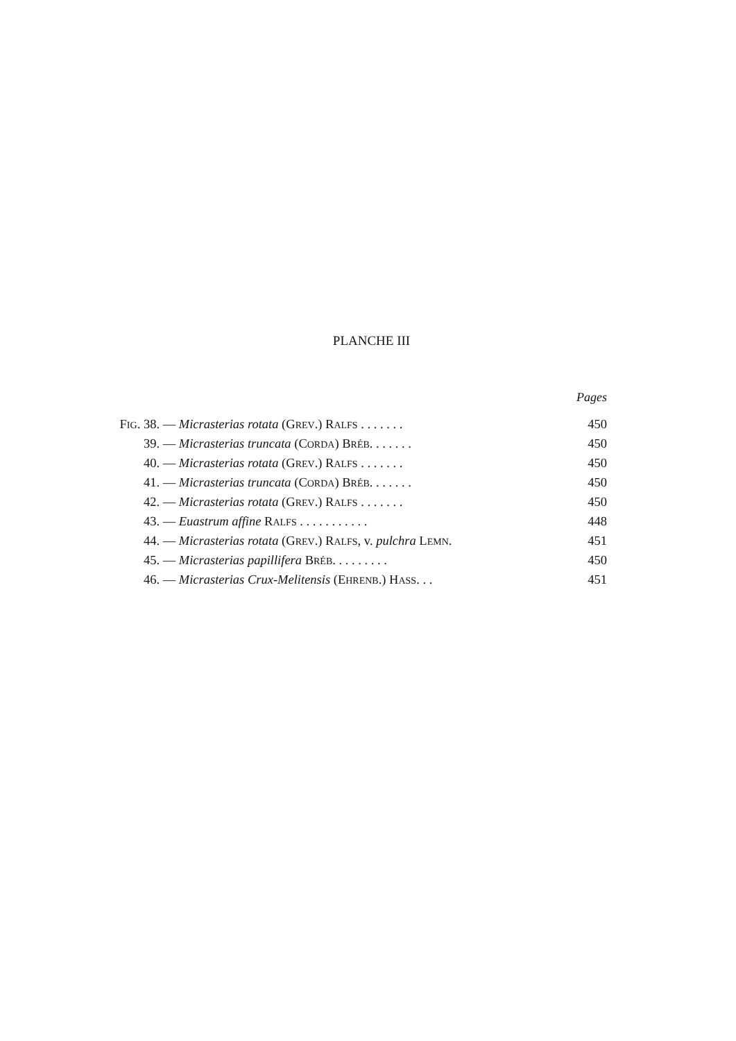PLANCHE III
Pages
| F IG . 38. | — Micrasterias rotata (G REV .) R ALFS . . . . . . . | 450 |
| 39. | — Micrasterias truncata (C ORDA ) B RÉB . . . . . . . | 450 |
| 40. | — Micrasterias rotata (G REV .) R ALFS . . . . . . . | 450 |
| 41. | — Micrasterias truncata (C ORDA ) B RÉB . . . . . . . | 450 |
| 42. | — Micrasterias rotata (G REV .) R ALFS . . . . . . . | 450 |
| 43. | — Euastrum affine R ALFS . . . . . . . . . . . | 448 |
| 44. | — Micrasterias rotata (G REV .) R ALFS , v. pulchra L EMN . | 451 |
| 45. | — Micrasterias papillifera B RÉB . . . . . . . . . | 450 |
| 46. | — Micrasterias Crux-Melitensis (E HRENB .) H ASS . . . | 451 |